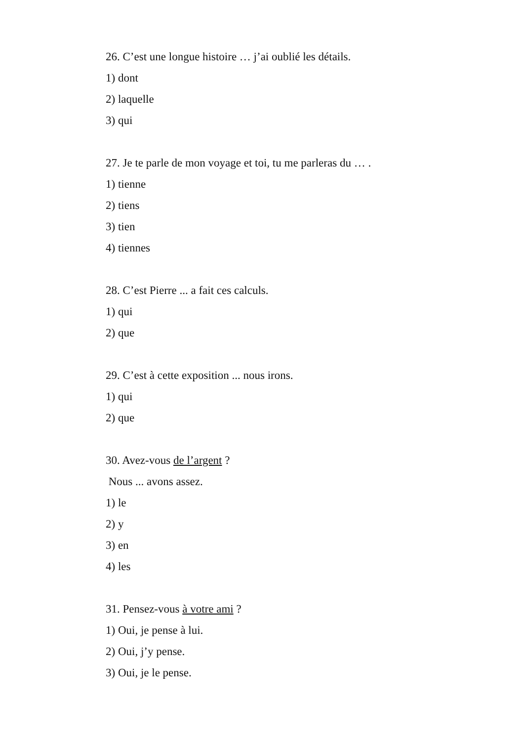26. C’est une longue histoire … j’ai oublié les détails.
1) dont
2) laquelle
3) qui
27. Je te parle de mon voyage et toi, tu me parleras du … .
1) tienne
2) tiens
3) tien
4) tiennes
28. C’est Pierre ... a fait ces calculs.
1) qui
2) que
29. C’est à cette exposition ... nous irons.
1) qui
2) que
30. Avez-vous de l’argent ?
Nous ... avons assez.
1) le
2) y
3) en
4) les
31. Pensez-vous à votre ami ?
1) Oui, je pense à lui.
2) Oui, j’y pense.
3) Oui, je le pense.